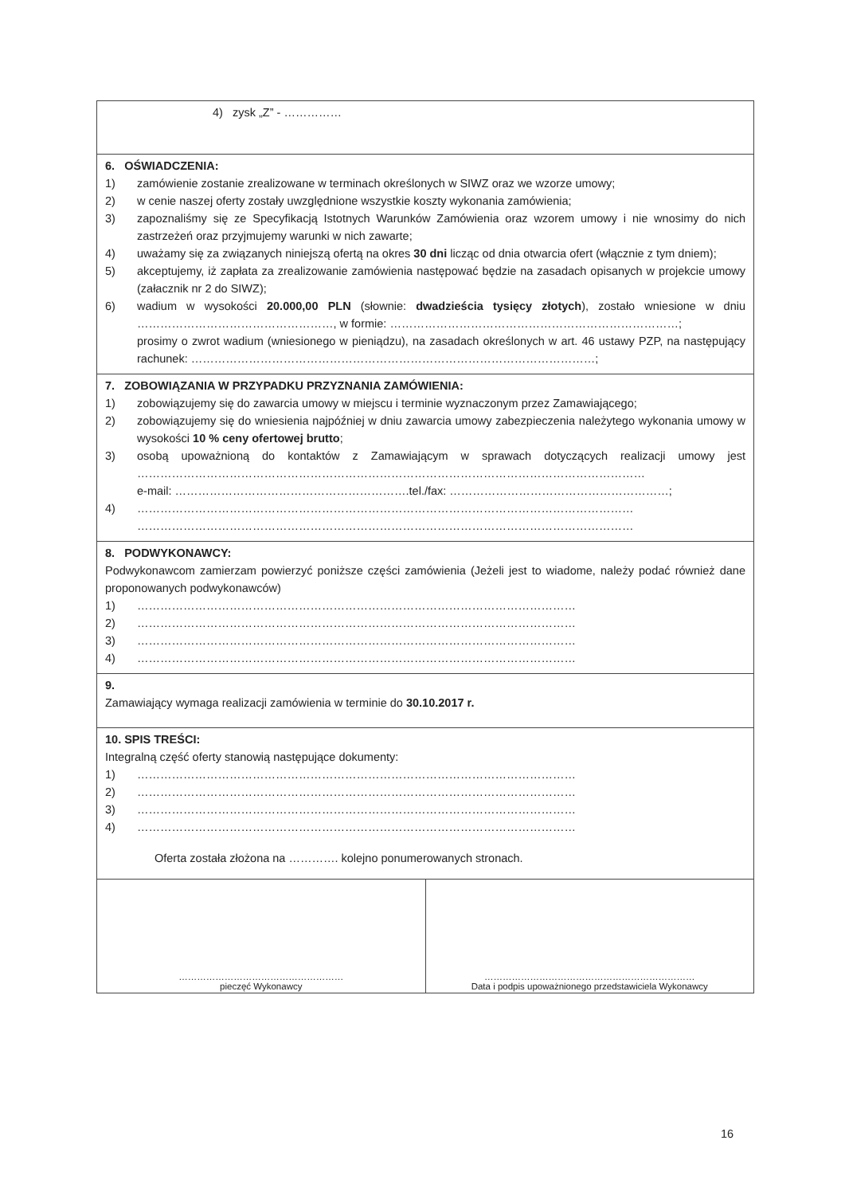4) zysk „Z” - ……………
6. OŚWIADCZENIA:
1) zamówienie zostanie zrealizowane w terminach określonych w SIWZ oraz we wzorze umowy;
2) w cenie naszej oferty zostały uwzględnione wszystkie koszty wykonania zamówienia;
3) zapoznaliśmy się ze Specyfikacją Istotnych Warunków Zamówienia oraz wzorem umowy i nie wnosimy do nich zastrzeżeń oraz przyjmujemy warunki w nich zawarte;
4) uważamy się za związanych niniejszą ofertą na okres 30 dni licząc od dnia otwarcia ofert (włącznie z tym dniem);
5) akceptujemy, iż zapłata za zrealizowanie zamówienia następować będzie na zasadach opisanych w projekcie umowy (załacznik nr 2 do SIWZ);
6) wadium w wysokości 20.000,00 PLN (słownie: dwadzieścia tysięcy złotych), zostało wniesione w dniu ……………………………………………, w formie: …………………………………………………………………;
prosimy o zwrot wadium (wniesionego w pieniądzu), na zasadach określonych w art. 46 ustawy PZP, na następujący rachunek: ……………………………………………………………………………………………;
7. ZOBOWIĄZANIA W PRZYPADKU PRZYZNANIA ZAMÓWIENIA:
1) zobowiązujemy się do zawarcia umowy w miejscu i terminie wyznaczonym przez Zamawiającego;
2) zobowiązujemy się do wniesienia najpóźniej w dniu zawarcia umowy zabezpieczenia należytego wykonania umowy w wysokości 10 % ceny ofertowej brutto;
3) osobą upoważnioną do kontaktów z Zamawiającym w sprawach dotyczących realizacji umowy jest ……………………………………………………………………………………………………………………
e-mail: …………………………………………………….tel./fax: …………………………………………………;
4) …………………………………………………………………………………………………………………
…………………………………………………………………………………………………………………
8. PODWYKONAWCY:
Podwykonawcom zamierzam powierzyć poniższe części zamówienia (Jeżeli jest to wiadome, należy podać również dane proponowanych podwykonawców)
1) ……………………………………………………………………………………………………
2) ……………………………………………………………………………………………………
3) ……………………………………………………………………………………………………
4) ……………………………………………………………………………………………………
9.
Zamawiający wymaga realizacji zamówienia w terminie do 30.10.2017 r.
10. SPIS TREŚCI:
Integralną część oferty stanowią następujące dokumenty:
1) ……………………………………………………………………………………………………
2) ……………………………………………………………………………………………………
3) ……………………………………………………………………………………………………
4) ……………………………………………………………………………………………………
Oferta została złożona na …………. kolejno ponumerowanych stronach.
………………………………………………
pieczęć Wykonawcy
……………………………………………………………
Data i podpis upoważnionego przedstawiciela Wykonawcy
16